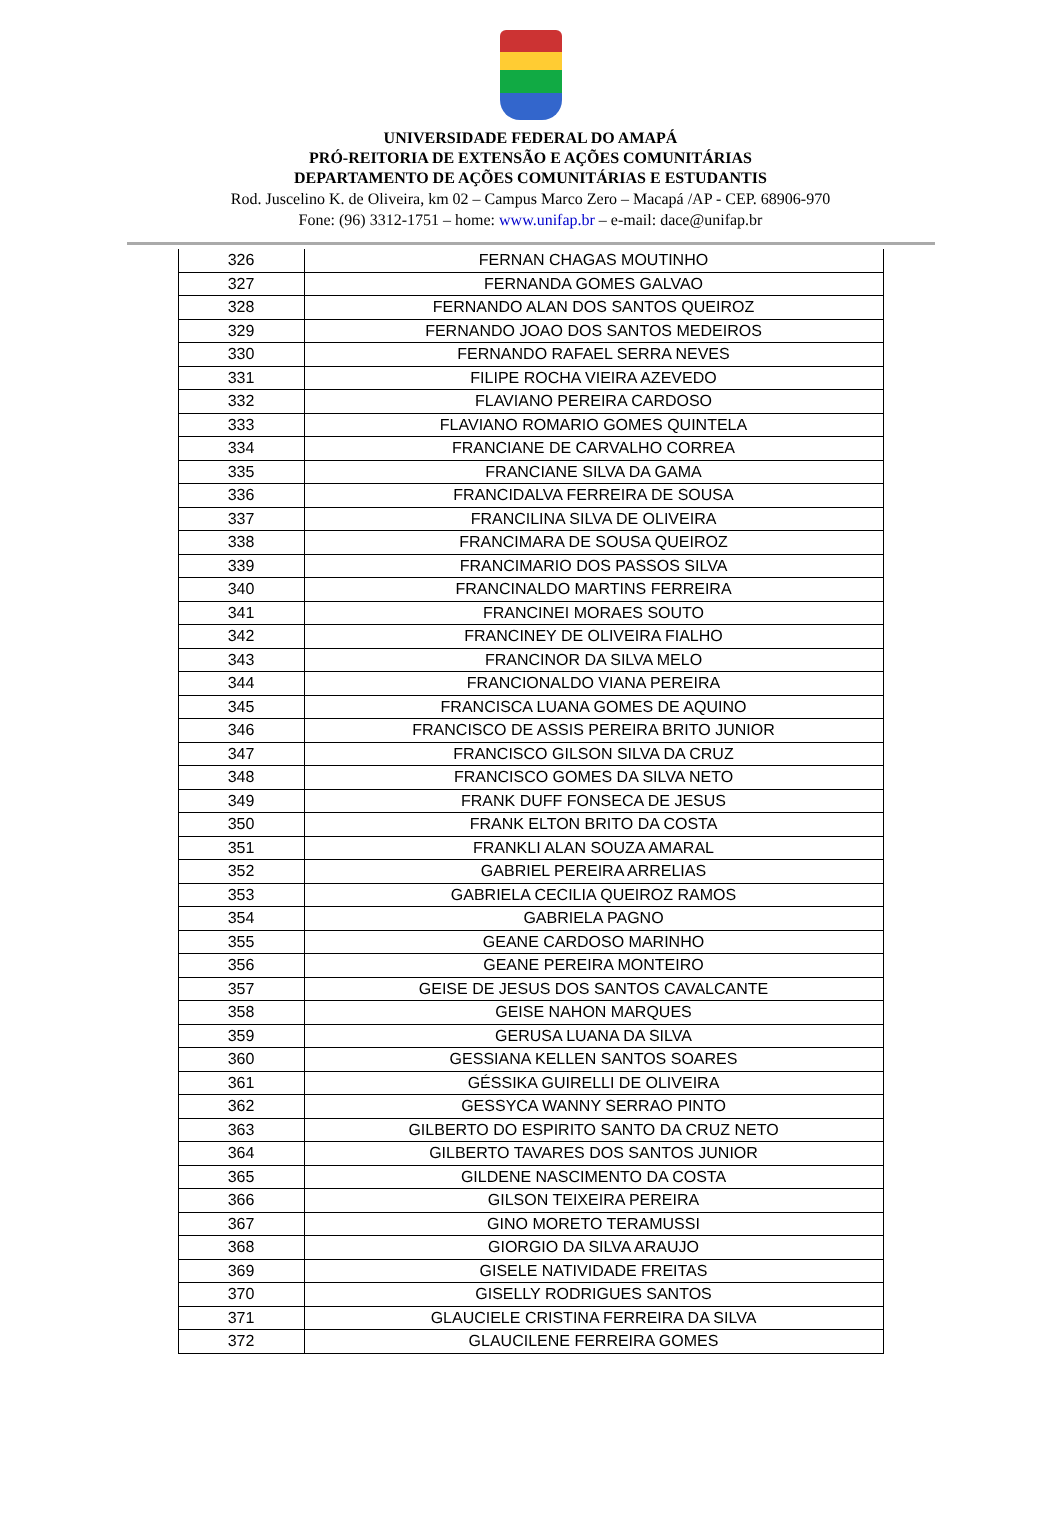UNIVERSIDADE FEDERAL DO AMAPÁ
PRÓ-REITORIA DE EXTENSÃO E AÇÕES COMUNITÁRIAS
DEPARTAMENTO DE AÇÕES COMUNITÁRIAS E ESTUDANTIS
Rod. Juscelino K. de Oliveira, km 02 – Campus Marco Zero – Macapá /AP - CEP. 68906-970
Fone: (96) 3312-1751 – home: www.unifap.br – e-mail: dace@unifap.br
| 326 | FERNAN CHAGAS MOUTINHO |
| 327 | FERNANDA GOMES GALVAO |
| 328 | FERNANDO ALAN DOS SANTOS QUEIROZ |
| 329 | FERNANDO JOAO DOS SANTOS MEDEIROS |
| 330 | FERNANDO RAFAEL SERRA NEVES |
| 331 | FILIPE ROCHA VIEIRA AZEVEDO |
| 332 | FLAVIANO PEREIRA CARDOSO |
| 333 | FLAVIANO ROMARIO GOMES QUINTELA |
| 334 | FRANCIANE DE CARVALHO CORREA |
| 335 | FRANCIANE SILVA DA GAMA |
| 336 | FRANCIDALVA FERREIRA DE SOUSA |
| 337 | FRANCILINA SILVA DE OLIVEIRA |
| 338 | FRANCIMARA DE SOUSA QUEIROZ |
| 339 | FRANCIMARIO DOS PASSOS SILVA |
| 340 | FRANCINALDO MARTINS FERREIRA |
| 341 | FRANCINEI MORAES SOUTO |
| 342 | FRANCINEY DE OLIVEIRA FIALHO |
| 343 | FRANCINOR DA SILVA MELO |
| 344 | FRANCIONALDO VIANA PEREIRA |
| 345 | FRANCISCA LUANA GOMES DE AQUINO |
| 346 | FRANCISCO DE ASSIS PEREIRA BRITO JUNIOR |
| 347 | FRANCISCO GILSON SILVA DA CRUZ |
| 348 | FRANCISCO GOMES DA SILVA NETO |
| 349 | FRANK DUFF FONSECA DE JESUS |
| 350 | FRANK ELTON BRITO DA COSTA |
| 351 | FRANKLI ALAN SOUZA AMARAL |
| 352 | GABRIEL PEREIRA ARRELIAS |
| 353 | GABRIELA CECILIA QUEIROZ RAMOS |
| 354 | GABRIELA PAGNO |
| 355 | GEANE CARDOSO MARINHO |
| 356 | GEANE PEREIRA MONTEIRO |
| 357 | GEISE DE JESUS DOS SANTOS CAVALCANTE |
| 358 | GEISE NAHON MARQUES |
| 359 | GERUSA LUANA DA SILVA |
| 360 | GESSIANA KELLEN SANTOS SOARES |
| 361 | GÉSSIKA GUIRELLI DE OLIVEIRA |
| 362 | GESSYCA WANNY SERRAO PINTO |
| 363 | GILBERTO DO ESPIRITO SANTO DA CRUZ NETO |
| 364 | GILBERTO TAVARES DOS SANTOS JUNIOR |
| 365 | GILDENE NASCIMENTO DA COSTA |
| 366 | GILSON TEIXEIRA PEREIRA |
| 367 | GINO MORETO TERAMUSSI |
| 368 | GIORGIO DA SILVA ARAUJO |
| 369 | GISELE NATIVIDADE FREITAS |
| 370 | GISELLY RODRIGUES SANTOS |
| 371 | GLAUCIELE CRISTINA FERREIRA DA SILVA |
| 372 | GLAUCILENE FERREIRA GOMES |